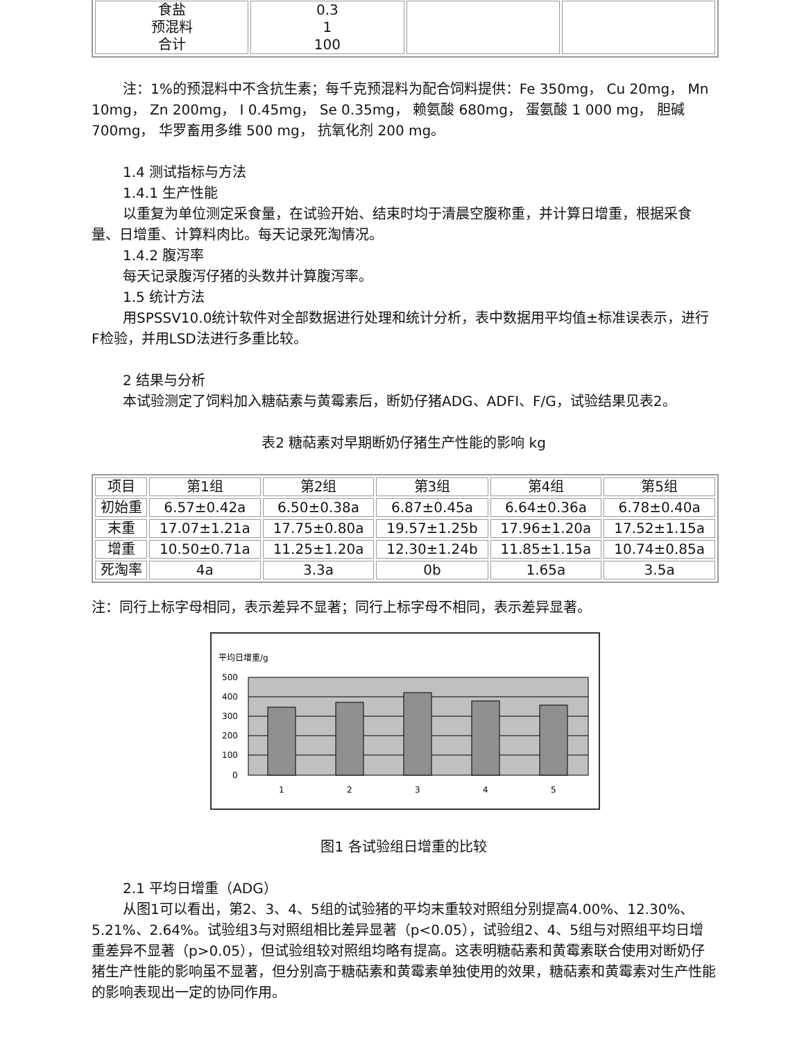| 食盐 预混料 合计 | 0.3 1 100 | | |
注：1%的预混料中不含抗生素；每千克预混料为配合饲料提供：Fe 350mg， Cu 20mg， Mn 10mg， Zn 200mg， I 0.45mg， Se 0.35mg， 赖氨酸 680mg， 蛋氨酸 1 000 mg， 胆碱 700mg， 华罗畜用多维 500 mg， 抗氧化剂 200 mg。
1.4 测试指标与方法
1.4.1 生产性能
以重复为单位测定采食量，在试验开始、结束时均于清晨空腹称重，并计算日增重，根据采食量、日增重、计算料肉比。每天记录死淘情况。
1.4.2 腹泻率
每天记录腹泻仔猪的头数并计算腹泻率。
1.5 统计方法
用SPSSV10.0统计软件对全部数据进行处理和统计分析，表中数据用平均值±标准误表示，进行F检验，并用LSD法进行多重比较。
2 结果与分析
本试验测定了饲料加入糖萜素与黄霉素后，断奶仔猪ADG、ADFI、F/G，试验结果见表2。
表2 糖萜素对早期断奶仔猪生产性能的影响 kg
| 项目 | 第1组 | 第2组 | 第3组 | 第4组 | 第5组 |
| --- | --- | --- | --- | --- | --- |
| 初始重 | 6.57±0.42a | 6.50±0.38a | 6.87±0.45a | 6.64±0.36a | 6.78±0.40a |
| 末重 | 17.07±1.21a | 17.75±0.80a | 19.57±1.25b | 17.96±1.20a | 17.52±1.15a |
| 增重 | 10.50±0.71a | 11.25±1.20a | 12.30±1.24b | 11.85±1.15a | 10.74±0.85a |
| 死淘率 | 4a | 3.3a | 0b | 1.65a | 3.5a |
注：同行上标字母相同，表示差异不显著；同行上标字母不相同，表示差异显著。
平均日增重/g
500
400
300
200
100
0
1
2
3
4
5
图1 各试验组日增重的比较
2.1 平均日增重（ADG）
从图1可以看出，第2、3、4、5组的试验猪的平均末重较对照组分别提高4.00%、12.30%、5.21%、2.64%。试验组3与对照组相比差异显著（p<0.05），试验组2、4、5组与对照组平均日增重差异不显著（p>0.05），但试验组较对照组均略有提高。这表明糖萜素和黄霉素联合使用对断奶仔猪生产性能的影响虽不显著，但分别高于糖萜素和黄霉素单独使用的效果，糖萜素和黄霉素对生产性能的影响表现出一定的协同作用。